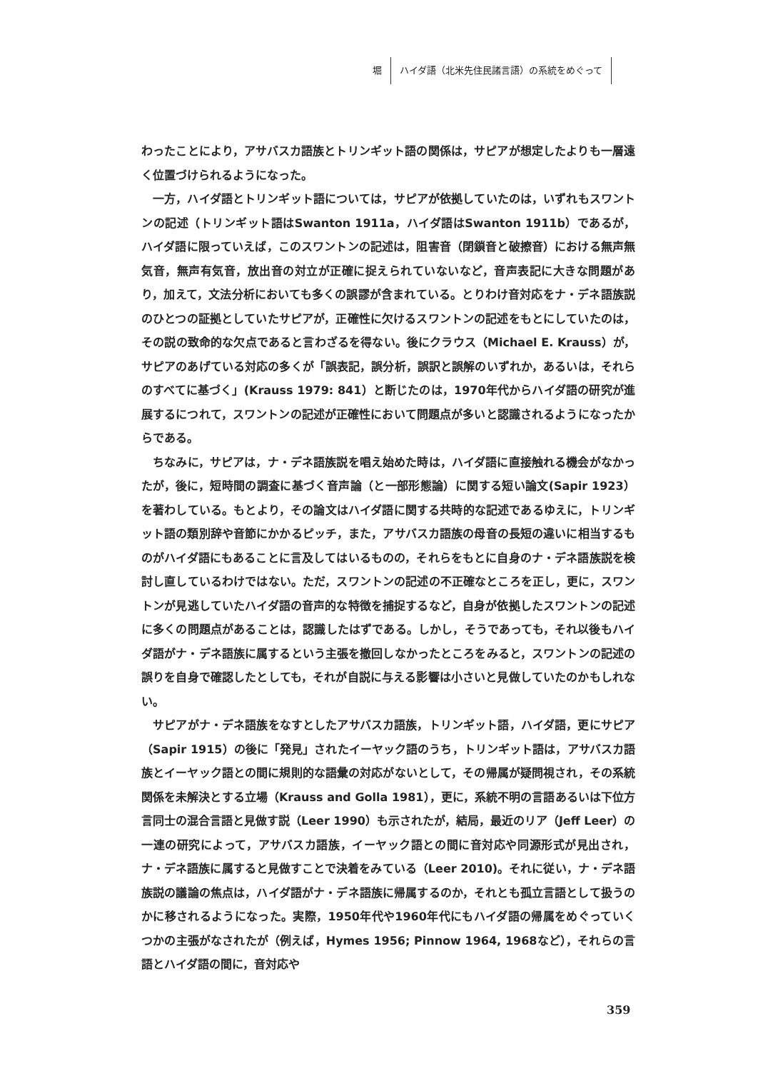堀 ハイダ語（北米先住民諸言語）の系統をめぐって
わったことにより，アサバスカ語族とトリンギット語の関係は，サピアが想定したよりも一層遠く位置づけられるようになった。
　一方，ハイダ語とトリンギット語については，サピアが依拠していたのは，いずれもスワントンの記述（トリンギット語はSwanton 1911a，ハイダ語はSwanton 1911b）であるが，ハイダ語に限っていえば，このスワントンの記述は，阻害音（閉鎖音と破擦音）における無声無気音，無声有気音，放出音の対立が正確に捉えられていないなど，音声表記に大きな問題があり，加えて，文法分析においても多くの誤謬が含まれている。とりわけ音対応をナ・デネ語族説のひとつの証拠としていたサピアが，正確性に欠けるスワントンの記述をもとにしていたのは，その説の致命的な欠点であると言わざるを得ない。後にクラウス（Michael E. Krauss）が，サピアのあげている対応の多くが「誤表記，誤分析，誤訳と誤解のいずれか，あるいは，それらのすべてに基づく」(Krauss 1979: 841）と断じたのは，1970年代からハイダ語の研究が進展するにつれて，スワントンの記述が正確性において問題点が多いと認識されるようになったからである。
　ちなみに，サピアは，ナ・デネ語族説を唱え始めた時は，ハイダ語に直接触れる機会がなかったが，後に，短時間の調査に基づく音声論（と一部形態論）に関する短い論文(Sapir 1923）を著わしている。もとより，その論文はハイダ語に関する共時的な記述であるゆえに，トリンギット語の類別辞や音節にかかるピッチ，また，アサバスカ語族の母音の長短の違いに相当するものがハイダ語にもあることに言及してはいるものの，それらをもとに自身のナ・デネ語族説を検討し直しているわけではない。ただ，スワントンの記述の不正確なところを正し，更に，スワントンが見逃していたハイダ語の音声的な特徴を捕捉するなど，自身が依拠したスワントンの記述に多くの問題点があることは，認識したはずである。しかし，そうであっても，それ以後もハイダ語がナ・デネ語族に属するという主張を撤回しなかったところをみると，スワントンの記述の誤りを自身で確認したとしても，それが自説に与える影響は小さいと見做していたのかもしれない。
　サピアがナ・デネ語族をなすとしたアサバスカ語族，トリンギット語，ハイダ語，更にサピア（Sapir 1915）の後に「発見」されたイーヤック語のうち，トリンギット語は，アサバスカ語族とイーヤック語との間に規則的な語彙の対応がないとして，その帰属が疑問視され，その系統関係を未解決とする立場（Krauss and Golla 1981），更に，系統不明の言語あるいは下位方言同士の混合言語と見做す説（Leer 1990）も示されたが，結局，最近のリア（Jeff Leer）の一連の研究によって，アサバスカ語族，イーヤック語との間に音対応や同源形式が見出され，ナ・デネ語族に属すると見做すことで決着をみている（Leer 2010)。それに従い，ナ・デネ語族説の議論の焦点は，ハイダ語がナ・デネ語族に帰属するのか，それとも孤立言語として扱うのかに移されるようになった。実際，1950年代や1960年代にもハイダ語の帰属をめぐっていくつかの主張がなされたが（例えば，Hymes 1956; Pinnow 1964, 1968など），それらの言語とハイダ語の間に，音対応や
359